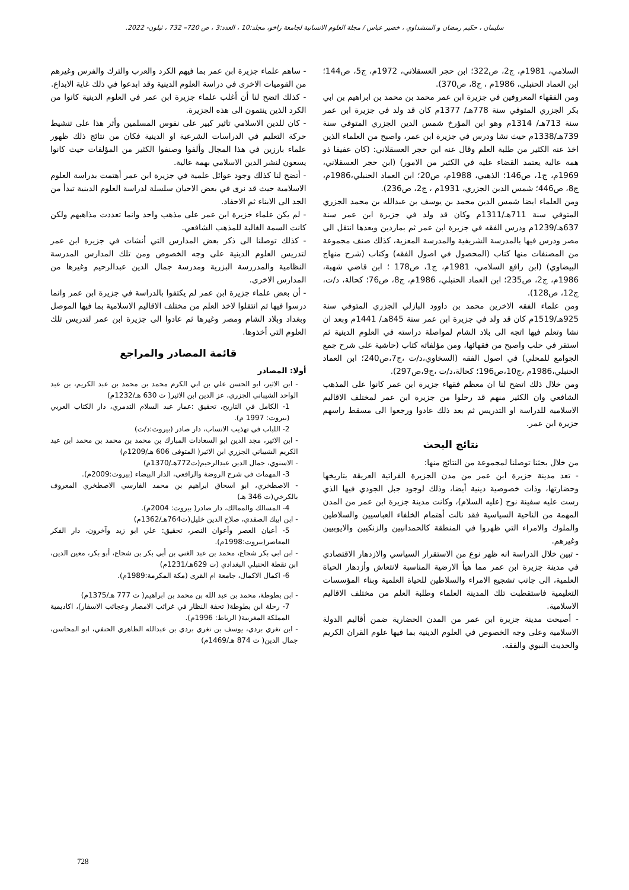سليمان ، حكيم رمضان و المنشداوي ، خضير عباس / مجلة العلوم الانسانية لجامعة زاخو، مجلد:10 ، العدد:3 ، ص 720– 732 ، ئيلون- 2022.
السلامي، 1981م، ج2، ص322؛ ابن حجر العسقلاني، 1972م، ج5، ص144؛ ابن العماد الحنبلي، 1986م ، ج8، ص370).
ومن الفقهاء المعروفين في جزيرة ابن عمر محمد بن محمد بن ابراهيم بن ابي بكر الجزري المتوفي سنة 778هـ/ 1377م كان قد ولد في جزيرة ابن عمر سنة 713هـ/ 1314م وهو ابن المؤرخ شمس الدين الجزري المتوفي سنة 739هـ/1338م حيث نشا ودرس في جزيرة ابن عمر، واصبح من العلماء الذين اخذ عنه الكثير من طلبة العلم وقال عنه ابن حجر العسقلاني: (كان عفيفا ذو همة عالية يعتمد القضاء عليه في الكثير من الامور) (ابن حجر العسقلاني، 1969م، ج1، ص146؛ الذهبي، 1988م، ص20؛ ابن العماد الحنبلي،1986م، ج8، ص446؛ شمس الدين الجزري، 1931م ، ج2، ص236).
ومن العلماء ايضا شمس الدين محمد بن يوسف بن عبدالله بن محمد الجزري المتوفي سنة 711هـ/1311م وكان قد ولد في جزيرة ابن عمر سنة 637هـ/1239م ودرس الفقه في جزيرة ابن عمر ثم بماردين وبعدها انتقل الى مصر ودرس فيها بالمدرسة الشريفية والمدرسة المعزية، كذلك صنف مجموعة من المصنفات منها كتاب (المحصول في اصول الفقه) وكتاب (شرح منهاج البيضاوي) (ابن رافع السلامي، 1981م، ج1، ص178 ؛ ابن قاضي شهبة، 1986م، ج2، ص235؛ ابن العماد الحنبلي، 1986م، ج8، ص76؛ كحالة، د/ت، ج12، ص128).
ومن علماء الفقه الاخرين محمد بن داوود البازلي الجزري المتوفي سنة 925هـ/1519م كان قد ولد في جزيرة ابن عمر سنة 845هـ/ 1441م وبعد ان نشا وتعلم فيها اتجه الى بلاد الشام لمواصلة دراسته في العلوم الدينية ثم استقر في حلب واصبح من فقهائها، ومن مؤلفاته كتاب (حاشية على شرح جمع الجوامع للمحلي) في اصول الفقه (السخاوي،د/ت ،ج7،ص240؛ ابن العماد الحنبلي،1986م ،ج10،ص196؛ كحالة،د/ت ،ج9،ص297).
ومن خلال ذلك اتضح لنا ان معظم فقهاء جزيرة ابن عمر كانوا على المذهب الشافعي وان الكثير منهم قد رحلوا من جزيرة ابن عمر لمختلف الاقاليم الاسلامية للدراسة او التدريس ثم بعد ذلك عادوا ورجعوا الى مسقط راسهم جزيرة ابن عمر.
نتائج البحث
من خلال بحثنا توصلنا لمجموعة من النتائج منها:
- تعد مدينة جزيرة ابن عمر من مدن الجزيرة الفراتية العريقة بتاريخها وحضارتها، وذات خصوصية دينية أيضا، وذلك لوجود جبل الجودي فيها الذي رست عليه سفينة نوح (عليه السلام)، وكانت مدينة جزيرة ابن عمر من المدن المهمة من الناحية السياسية فقد نالت أهتمام الخلفاء العباسيين والسلاطين والملوك والامراء التي ظهروا في المنطقة كالحمدانيين والزنكيين والايوبيين وغيرهم.
- تبين خلال الدراسة انه ظهر نوع من الاستقرار السياسي والازدهار الاقتصادي في مدينة جزيرة ابن عمر مما هيأ الارضية المناسبة لانتعاش وأزدهار الحياة العلمية، الى جانب تشجيع الامراء والسلاطين للحياة العلمية وبناء المؤسسات التعليمية فاستقطبت تلك المدينة العلماء وطلبة العلم من مختلف الاقاليم الاسلامية.
- أصبحت مدينة جزيرة ابن عمر من المدن الحضارية ضمن أقاليم الدولة الاسلامية وعلى وجه الخصوص في العلوم الدينية بما فيها علوم القران الكريم والحديث النبوي والفقه.
- ساهم علماء جزيرة ابن عمر بما فيهم الكرد والعرب والترك والفرس وغيرهم من القوميات الاخرى في دراسة العلوم الدينية وقد ابدعوا في ذلك غاية الابداع.
- كذلك اتضح لنا أن أغلب علماء جزيرة ابن عمر في العلوم الدينية كانوا من الكرد الذين ينتمون الى هذه الجزيرة.
- كان للدين الاسلامي تاثير كبير على نفوس المسلمين وأثر هذا على تنشيط حركة التعليم في الدراسات الشرعية او الدينية فكان من نتائج ذلك ظهور علماء بارزين في هذا المجال وألفوا وصنفوا الكثير من المؤلفات حيث كانوا يسعون لنشر الدين الاسلامي بهمة عالية.
- أتضح لنا كذلك وجود عوائل علمية في جزيرة ابن عمر أهتمت بدراسة العلوم الاسلامية حيث قد نرى في بعض الاحيان سلسلة لدراسة العلوم الدينية تبدأ من الجد الى الابناء ثم الاحفاد.
- لم يكن علماء جزيرة ابن عمر على مذهب واحد وانما تعددت مذاهبهم ولكن كانت السمة الغالبة للمذهب الشافعي.
- كذلك توصلنا الى ذكر بعض المدارس التي أنشات في جزيرة ابن عمر لتدريس العلوم الدينية على وجه الخصوص ومن تلك المدارس المدرسة النظامية والمدررسة البزرية ومدرسة جمال الدين عبدالرحيم وغيرها من المدارس الاخرى.
- أن بعض علماء جزيرة ابن عمر لم يكتفوا بالدراسة في جزيرة ابن عمر وانما درسوا فيها ثم انتقلوا لاخذ العلم من مختلف الاقاليم الاسلامية بما فيها الموصل وبغداد وبلاد الشام ومصر وغيرها ثم عادوا الى جزيرة ابن عمر لتدريس تلك العلوم التي أخذوها.
قائمة المصادر والمراجع
أولا: المصادر
- ابن الاثير، ابو الحسن علي بن ابي الكرم محمد بن محمد بن عبد الكريم، بن عبد الواحد الشيباني الجزري، عز الدين ابن الاثير( ت 630 هـ/1232م)
1- الكامل في التاريخ، تحقيق :عمار عبد السلام التدمري، دار الكتاب العربي (بيروت: 1997 م).
2- اللباب في تهذيب الانساب، دار صادر (بيروت:د/ت)
- ابن الاثير، مجد الدين ابو السعادات المبارك بن محمد بن محمد بن محمد ابن عبد الكريم الشيباني الجزري ابن الاثير( المتوفى 606 هـ/1209م)
- الاسنوي، جمال الدين عبدالرحيم(ت772هـ/1370م)
3- المهمات في شرح الروضة والرافعي، الدار البيضاء (بيروت:2009م).
- الاصطخري، ابو اسحاق ابراهيم بن محمد الفارسي الاصطخري المعروف بالكرخي(ت 346 هـ)
4- المسالك والممالك، دار صادر( بيروت: 2004م).
- ابن ايبك الصفدي، صلاح الدين خليل(ت764هـ/1362م)
5- أعيان العصر وأعوان النصر، تحقيق: علي ابو زيد وآخرون، دار الفكر المعاصر(بيروت:1998م).
- ابن ابي بكر شجاع، محمد بن عبد الغني بن أبي بكر بن شجاع، أبو بكر، معين الدين، ابن نقطة الحنبلي البغدادي (ت 629هـ/1231م)
6- اكمال الاكمال، جامعة ام القرى (مكة المكرمة:1989م).
- ابن بطوطة، محمد بن عبد الله بن محمد بن ابراهيم( ت 777 هـ/1375م)
7- رحلة ابن بطوطة( تحفة النظار في غرائب الامصار وعجائب الاسفار)، اكاديمية المملكة المغربية( الرباط: 1996م).
- ابن تغري بردي، يوسف بن تغري بردي بن عبدالله الظاهري الحنفي، ابو المحاسن، جمال الدين( ت 874 هـ/1469م)
728